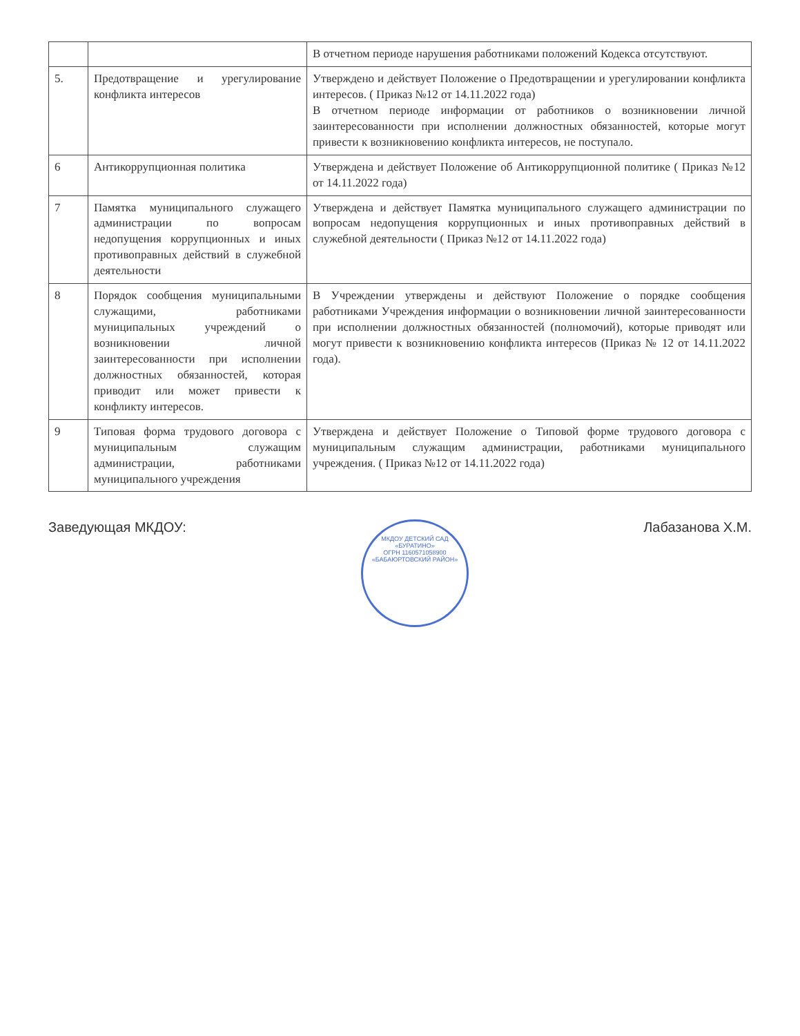| | | В отчетном периоде нарушения работниками положений Кодекса отсутствуют. |
| 5. | Предотвращение и урегулирование конфликта интересов | Утверждено и действует Положение о Предотвращении и урегулировании конфликта интересов. ( Приказ №12 от 14.11.2022 года) В отчетном периоде информации от работников о возникновении личной заинтересованности при исполнении должностных обязанностей, которые могут привести к возникновению конфликта интересов, не поступало. |
| 6 | Антикоррупционная политика | Утверждена и действует Положение об Антикоррупционной политике ( Приказ №12 от 14.11.2022 года) |
| 7 | Памятка муниципального служащего администрации по вопросам недопущения коррупционных и иных противоправных действий в служебной деятельности | Утверждена и действует Памятка муниципального служащего администрации по вопросам недопущения коррупционных и иных противоправных действий в служебной деятельности ( Приказ №12 от 14.11.2022 года) |
| 8 | Порядок сообщения муниципальными служащими, работниками муниципальных учреждений о возникновении личной заинтересованности при исполнении должностных обязанностей, которая приводит или может привести к конфликту интересов. | В Учреждении утверждены и действуют Положение о порядке сообщения работниками Учреждения информации о возникновении личной заинтересованности при исполнении должностных обязанностей (полномочий), которые приводят или могут привести к возникновению конфликта интересов (Приказ № 12 от 14.11.2022 года). |
| 9 | Типовая форма трудового договора с муниципальным служащим администрации, работниками муниципального учреждения | Утверждена и действует Положение о Типовой форме трудового договора с муниципальным служащим администрации, работниками муниципального учреждения. ( Приказ №12 от 14.11.2022 года) |
Заведующая МКДОУ:
МКДОУ ДЕТСКИЙ САД «БУРАТИНО»
ОГРН 1160571058900
«БАБАЮРТОВСКИЙ РАЙОН» Лабазанова Х.М.